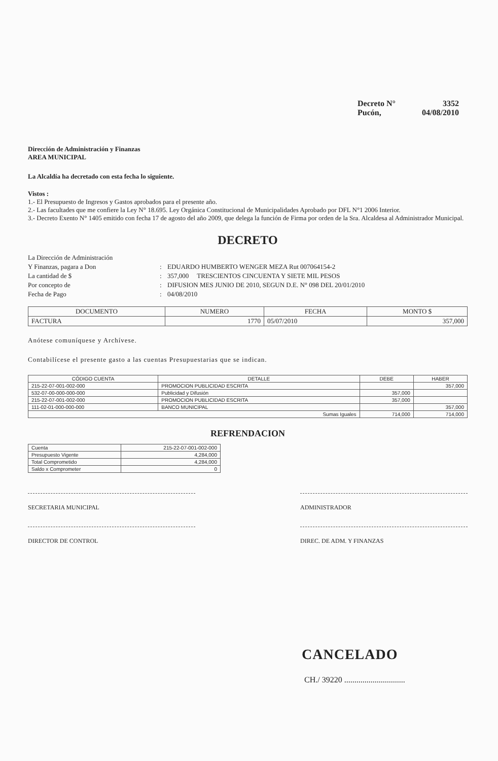Decreto N° 3352
Pucón, 04/08/2010
Dirección de Administración y Finanzas
AREA MUNICIPAL
La Alcaldía ha decretado con esta fecha lo siguiente.
Vistos :
1.- El Presupuesto de Ingresos y Gastos aprobados para el presente año.
2.- Las facultades que me confiere la Ley N° 18.695. Ley Orgánica Constitucional de Municipalidades Aprobado por DFL N°1 2006 Interior.
3.- Decreto Exento N° 1405 emitido con fecha 17 de agosto del año 2009, que delega la función de Firma por orden de la Sra. Alcaldesa al Administrador Municipal.
DECRETO
La Dirección de Administración Y Finanzas, pagara a Don: EDUARDO HUMBERTO WENGER MEZA Rut 007064154-2 La cantidad de $: 357,000 TRESCIENTOS CINCUENTA Y SIETE MIL PESOS Por concepto de: DIFUSION MES JUNIO DE 2010, SEGUN D.E. N° 098 DEL 20/01/2010 Fecha de Pago: 04/08/2010
| DOCUMENTO | NUMERO | FECHA | MONTO $ |
| --- | --- | --- | --- |
| FACTURA | 1770 | 05/07/2010 | 357,000 |
Anótese comuníquese y Archívese.
Contabilícese el presente gasto a las cuentas Presupuestarias que se indican.
| CÓDIGO CUENTA | DETALLE | DEBE | HABER |
| --- | --- | --- | --- |
| 215-22-07-001-002-000 | PROMOCION PUBLICIDAD ESCRITA | | 357,000 |
| 532-07-00-000-000-000 | Publicidad y Difusión | 357,000 | |
| 215-22-07-001-002-000 | PROMOCION PUBLICIDAD ESCRITA | 357,000 | |
| 111-02-01-000-000-000 | BANCO MUNICIPAL | | 357,000 |
| Sumas Iguales | | 714,000 | 714,000 |
REFRENDACION
| Cuenta | 215-22-07-001-002-000 |
| Presupuesto Vigente | 4,284,000 |
| Total Comprometido | 4,284,000 |
| Saldo x Comprometer | 0 |
SECRETARIA MUNICIPAL ADMINISTRADOR
DIRECTOR DE CONTROL DIREC. DE ADM. Y FINANZAS
CANCELADO
CH./ 39220 ..............................